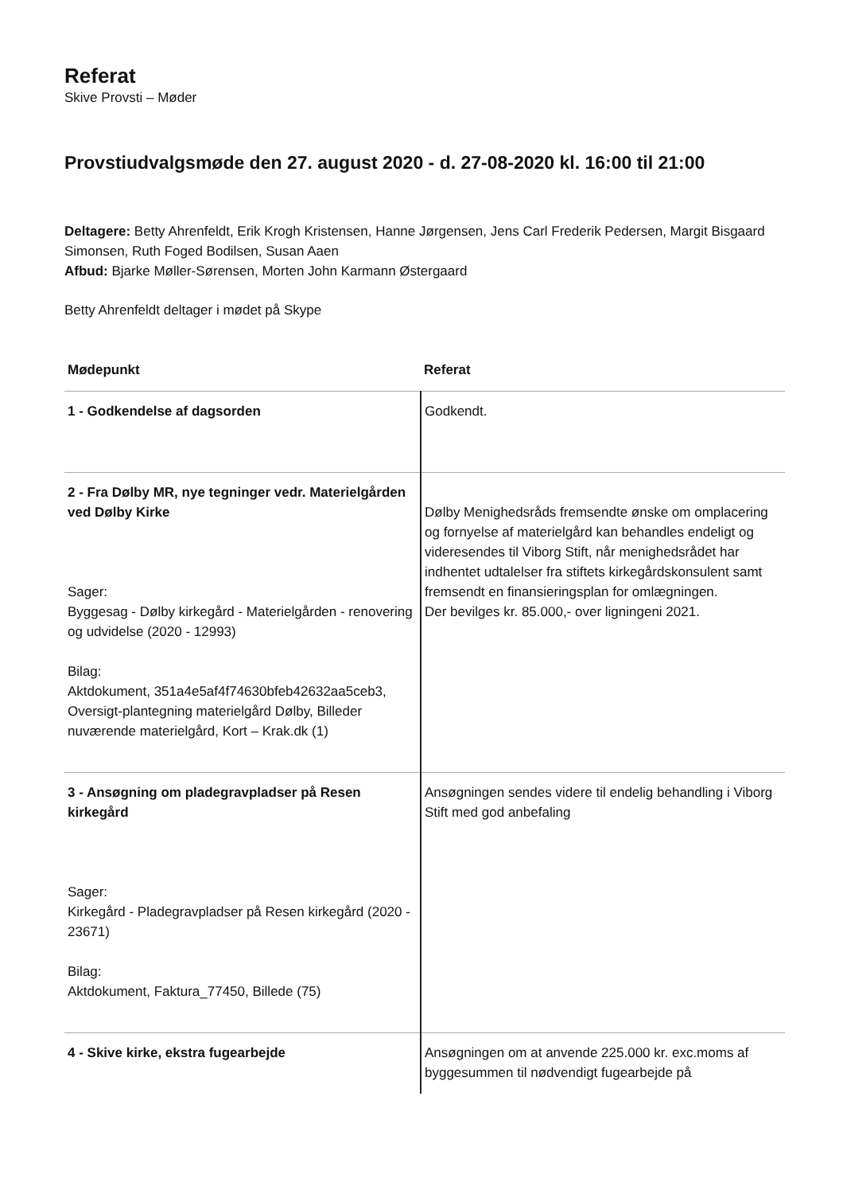Referat
Skive Provsti – Møder
Provstiudvalgsmøde den 27. august 2020 - d. 27-08-2020 kl. 16:00 til 21:00
Deltagere: Betty Ahrenfeldt, Erik Krogh Kristensen, Hanne Jørgensen, Jens Carl Frederik Pedersen, Margit Bisgaard Simonsen, Ruth Foged Bodilsen, Susan Aaen
Afbud: Bjarke Møller-Sørensen, Morten John Karmann Østergaard
Betty Ahrenfeldt deltager i mødet på Skype
| Mødepunkt | Referat |
| --- | --- |
| 1 - Godkendelse af dagsorden | Godkendt. |
| 2 - Fra Dølby MR, nye tegninger vedr. Materielgården ved Dølby Kirke Sager: Byggesag - Dølby kirkegård - Materielgården - renovering og udvidelse (2020 - 12993) Bilag: Aktdokument, 351a4e5af4f74630bfeb42632aa5ceb3, Oversigt-plantegning materielgård Dølby, Billeder nuværende materielgård, Kort – Krak.dk (1) | Dølby Menighedsråds fremsendte ønske om omplacering og fornyelse af materielgård kan behandles endeligt og videresendes til Viborg Stift, når menighedsrådet har indhentet udtalelser fra stiftets kirkegårdskonsulent samt fremsendt en finansieringsplan for omlægningen. Der bevilges kr. 85.000,- over ligningeni 2021. |
| 3 - Ansøgning om pladegravpladser på Resen kirkegård Sager: Kirkegård - Pladegravpladser på Resen kirkegård (2020 - 23671) Bilag: Aktdokument, Faktura_77450, Billede (75) | Ansøgningen sendes videre til endelig behandling i Viborg Stift med god anbefaling |
| 4 - Skive kirke, ekstra fugearbejde | Ansøgningen om at anvende 225.000 kr. exc.moms af byggesummen til nødvendigt fugearbejde på |